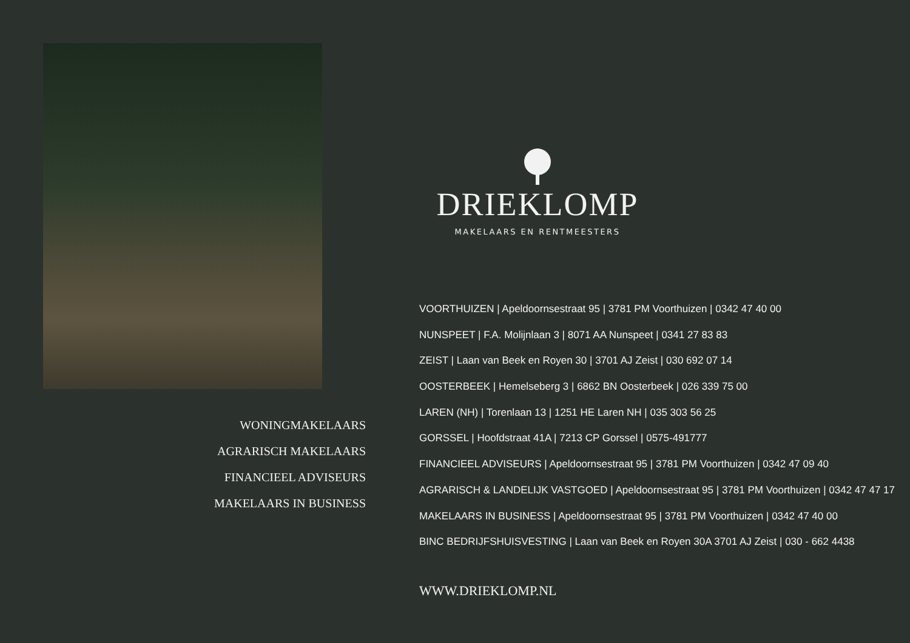WONINGMAKELAARS
AGRARISCH MAKELAARS
FINANCIEEL ADVISEURS
MAKELAARS IN BUSINESS
DRIEKLOMP
MAKELAARS EN RENTMEESTERS
VOORTHUIZEN | Apeldoornsestraat 95 | 3781 PM Voorthuizen | 0342 47 40 00
NUNSPEET | F.A. Molijnlaan 3 | 8071 AA Nunspeet | 0341 27 83 83
ZEIST | Laan van Beek en Royen 30 | 3701 AJ Zeist | 030 692 07 14
OOSTERBEEK | Hemelseberg 3 | 6862 BN Oosterbeek | 026 339 75 00
LAREN (NH) | Torenlaan 13 | 1251 HE Laren NH | 035 303 56 25
GORSSEL | Hoofdstraat 41A | 7213 CP Gorssel | 0575-491777
FINANCIEEL ADVISEURS | Apeldoornsestraat 95 | 3781 PM Voorthuizen | 0342 47 09 40
AGRARISCH & LANDELIJK VASTGOED | Apeldoornsestraat 95 | 3781 PM Voorthuizen | 0342 47 47 17
MAKELAARS IN BUSINESS | Apeldoornsestraat 95 | 3781 PM Voorthuizen | 0342 47 40 00
BINC BEDRIJFSHUISVESTING | Laan van Beek en Royen 30A 3701 AJ Zeist | 030 - 662 4438
WWW.DRIEKLOMP.NL